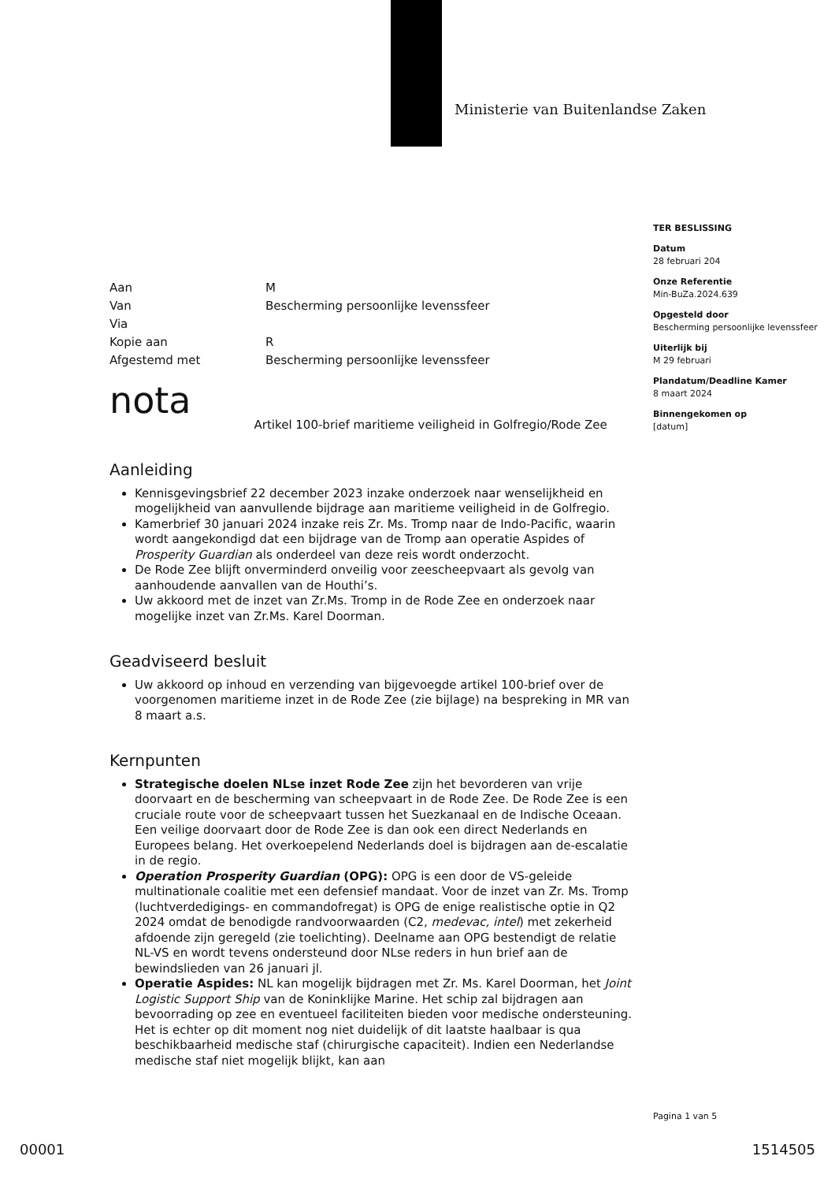Ministerie van Buitenlandse Zaken
TER BESLISSING
Datum
28 februari 204
Onze Referentie
Min-BuZa.2024.639
Opgesteld door
Bescherming persoonlijke levenssfeer
Uiterlijk bij
M 29 februari
Plandatum/Deadline Kamer
8 maart 2024
Binnengekomen op
[datum]
Aan
M
Van
Bescherming persoonlijke levenssfeer
Via
Kopie aan
R
Afgestemd met
Bescherming persoonlijke levenssfeer
nota Artikel 100-brief maritieme veiligheid in Golfregio/Rode Zee
Aanleiding
Kennisgevingsbrief 22 december 2023 inzake onderzoek naar wenselijkheid en mogelijkheid van aanvullende bijdrage aan maritieme veiligheid in de Golfregio.
Kamerbrief 30 januari 2024 inzake reis Zr. Ms. Tromp naar de Indo-Pacific, waarin wordt aangekondigd dat een bijdrage van de Tromp aan operatie Aspides of Prosperity Guardian als onderdeel van deze reis wordt onderzocht.
De Rode Zee blijft onverminderd onveilig voor zeescheepvaart als gevolg van aanhoudende aanvallen van de Houthi’s.
Uw akkoord met de inzet van Zr.Ms. Tromp in de Rode Zee en onderzoek naar mogelijke inzet van Zr.Ms. Karel Doorman.
Geadviseerd besluit
Uw akkoord op inhoud en verzending van bijgevoegde artikel 100-brief over de voorgenomen maritieme inzet in de Rode Zee (zie bijlage) na bespreking in MR van 8 maart a.s.
Kernpunten
Strategische doelen NLse inzet Rode Zee zijn het bevorderen van vrije doorvaart en de bescherming van scheepvaart in de Rode Zee. De Rode Zee is een cruciale route voor de scheepvaart tussen het Suezkanaal en de Indische Oceaan. Een veilige doorvaart door de Rode Zee is dan ook een direct Nederlands en Europees belang. Het overkoepelend Nederlands doel is bijdragen aan de-escalatie in de regio.
Operation Prosperity Guardian (OPG): OPG is een door de VS-geleide multinationale coalitie met een defensief mandaat. Voor de inzet van Zr. Ms. Tromp (luchtverdedigings- en commandofregat) is OPG de enige realistische optie in Q2 2024 omdat de benodigde randvoorwaarden (C2, medevac, intel) met zekerheid afdoende zijn geregeld (zie toelichting). Deelname aan OPG bestendigt de relatie NL-VS en wordt tevens ondersteund door NLse reders in hun brief aan de bewindslieden van 26 januari jl.
Operatie Aspides: NL kan mogelijk bijdragen met Zr. Ms. Karel Doorman, het Joint Logistic Support Ship van de Koninklijke Marine. Het schip zal bijdragen aan bevoorrading op zee en eventueel faciliteiten bieden voor medische ondersteuning. Het is echter op dit moment nog niet duidelijk of dit laatste haalbaar is qua beschikbaarheid medische staf (chirurgische capaciteit). Indien een Nederlandse medische staf niet mogelijk blijkt, kan aan
Pagina 1 van 5
00001 1514505